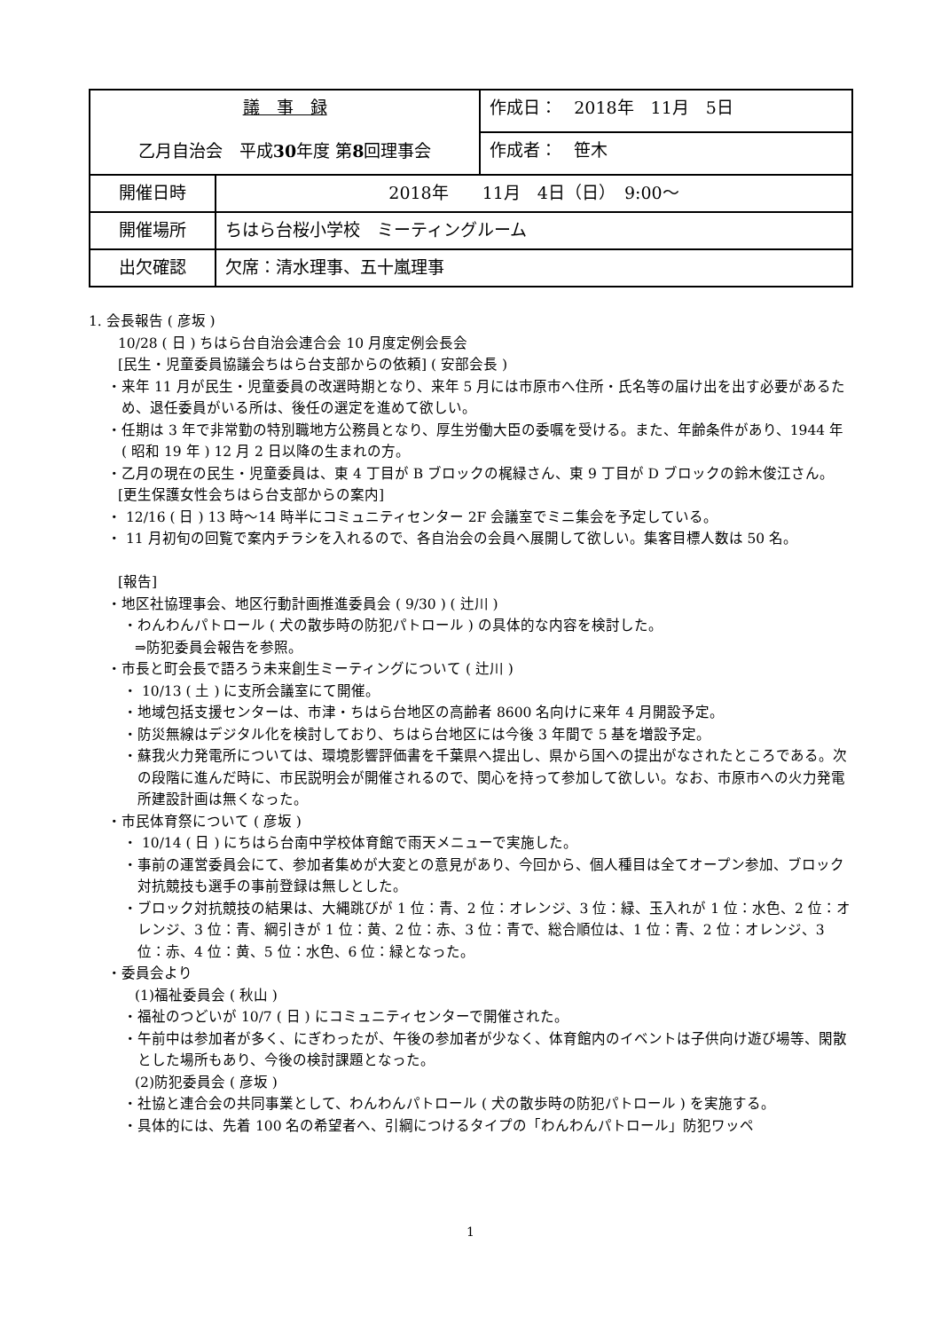| 議 事 録 乙月自治会 平成 30 年度 第 8 回理事会 | | 作成日： 2018年 11月 5日 |
| | | 作成者： 笹木 |
| 開催日時 | 2018年 11月 4日（日） 9:00～ | |
| 開催場所 | ちはら台桜小学校 ミーティングルーム | |
| 出欠確認 | 欠席：清水理事、五十嵐理事 | |
1. 会長報告 ( 彦坂 )
10/28 ( 日 ) ちはら台自治会連合会 10 月度定例会長会
[民生・児童委員協議会ちはら台支部からの依頼] ( 安部会長 )
・来年 11 月が民生・児童委員の改選時期となり、来年 5 月には市原市へ住所・氏名等の届け出を出す必要があるため、退任委員がいる所は、後任の選定を進めて欲しい。
・任期は 3 年で非常勤の特別職地方公務員となり、厚生労働大臣の委嘱を受ける。また、年齢条件があり、1944 年 ( 昭和 19 年 ) 12 月 2 日以降の生まれの方。
・乙月の現在の民生・児童委員は、東 4 丁目が B ブロックの梶緑さん、東 9 丁目が D ブロックの鈴木俊江さん。
[更生保護女性会ちはら台支部からの案内]
・ 12/16 ( 日 ) 13 時～14 時半にコミュニティセンター 2F 会議室でミニ集会を予定している。
・ 11 月初旬の回覧で案内チラシを入れるので、各自治会の会員へ展開して欲しい。集客目標人数は 50 名。
[報告]
・地区社協理事会、地区行動計画推進委員会 ( 9/30 ) ( 辻川 )
・わんわんパトロール ( 犬の散歩時の防犯パトロール ) の具体的な内容を検討した。
⇒防犯委員会報告を参照。
・市長と町会長で語ろう未来創生ミーティングについて ( 辻川 )
・ 10/13 ( 土 ) に支所会議室にて開催。
・地域包括支援センターは、市津・ちはら台地区の高齢者 8600 名向けに来年 4 月開設予定。
・防災無線はデジタル化を検討しており、ちはら台地区には今後 3 年間で 5 基を増設予定。
・蘇我火力発電所については、環境影響評価書を千葉県へ提出し、県から国への提出がなされたところである。次の段階に進んだ時に、市民説明会が開催されるので、関心を持って参加して欲しい。なお、市原市への火力発電所建設計画は無くなった。
・市民体育祭について ( 彦坂 )
・ 10/14 ( 日 ) にちはら台南中学校体育館で雨天メニューで実施した。
・事前の運営委員会にて、参加者集めが大変との意見があり、今回から、個人種目は全てオープン参加、ブロック対抗競技も選手の事前登録は無しとした。
・ブロック対抗競技の結果は、大縄跳びが 1 位：青、2 位：オレンジ、3 位：緑、玉入れが 1 位：水色、2 位：オレンジ、3 位：青、綱引きが 1 位：黄、2 位：赤、3 位：青で、総合順位は、1 位：青、2 位：オレンジ、3 位：赤、4 位：黄、5 位：水色、6 位：緑となった。
・委員会より
(1)福祉委員会 ( 秋山 )
・福祉のつどいが 10/7 ( 日 ) にコミュニティセンターで開催された。
・午前中は参加者が多く、にぎわったが、午後の参加者が少なく、体育館内のイベントは子供向け遊び場等、閑散とした場所もあり、今後の検討課題となった。
(2)防犯委員会 ( 彦坂 )
・社協と連合会の共同事業として、わんわんパトロール ( 犬の散歩時の防犯パトロール ) を実施する。
・具体的には、先着 100 名の希望者へ、引綱につけるタイプの「わんわんパトロール」防犯ワッペ
1